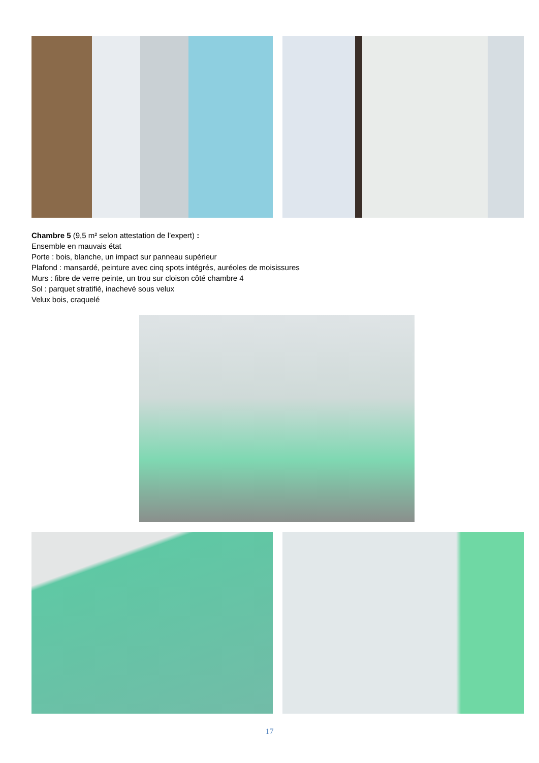Chambre 5 (9,5 m² selon attestation de l’expert) :
Ensemble en mauvais état
Porte : bois, blanche, un impact sur panneau supérieur
Plafond : mansardé, peinture avec cinq spots intégrés, auréoles de moisissures
Murs : fibre de verre peinte, un trou sur cloison côté chambre 4
Sol : parquet stratifié, inachevé sous velux
Velux bois, craquelé
17